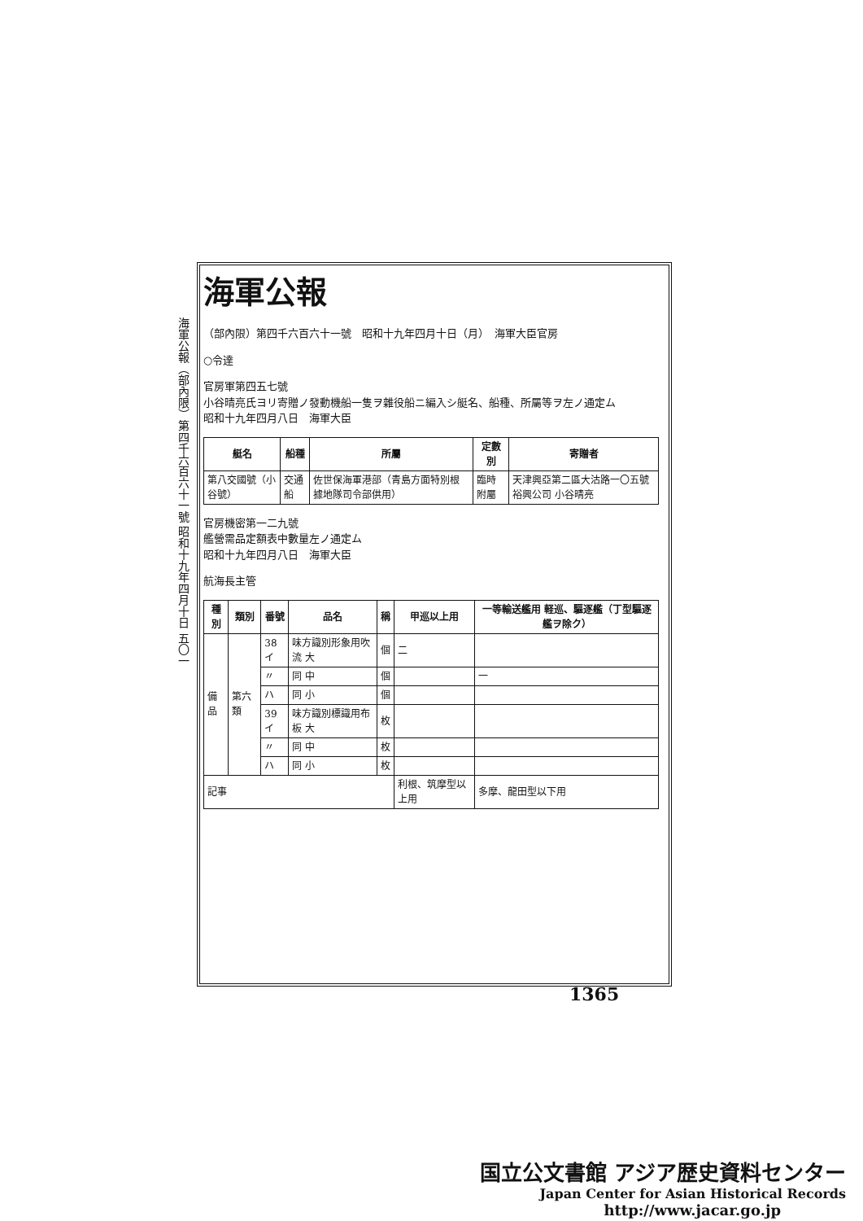海軍公報（部內限）第四千六百六十一號 昭和十九年四月十日 五〇一
海軍公報
（部內限）第四千六百六十一號　昭和十九年四月十日（月）　海軍大臣官房
○令達
官房軍第四五七號
小谷晴亮氏ヨリ寄贈ノ發動機船一隻ヲ雜役船ニ編入シ艇名、船種、所屬等ヲ左ノ通定ム
昭和十九年四月八日　海軍大臣
| 艇名 | 船種 | 所屬 | 定數別 | 寄贈者 |
| --- | --- | --- | --- | --- |
| 第八交國號（小谷號） | 交通船 | 佐世保海軍港部（青島方面特別根據地隊司令部供用） | 臨時附屬 | 天津興亞第二區大沽路一〇五號裕興公司 小谷晴亮 |
官房機密第一二九號
艦營需品定額表中數量左ノ通定ム
昭和十九年四月八日　海軍大臣
航海長主管
| 種別 | 類別 | 番號 | 品名 | 稱 | 甲巡以上用 | 一等輸送艦用 軽巡、驅逐艦（丁型驅逐艦ヲ除ク） |
| --- | --- | --- | --- | --- | --- | --- |
| 備品 | 第六類 | 38イ | 味方識別形象用吹流 大 | 個 | 二 | |
| | | 〃 | 同 中 | 個 | | 一 |
| | | ハ | 同 小 | 個 | | |
| | | 39イ | 味方識別標識用布板 大 | 枚 | | |
| | | 〃 | 同 中 | 枚 | | |
| | | ハ | 同 小 | 枚 | | |
| 記事 | | | | | 利根、筑摩型以上用 | 多摩、龍田型以下用 |
1365
国立公文書館 アジア歴史資料センター
Japan Center for Asian Historical Records
http://www.jacar.go.jp